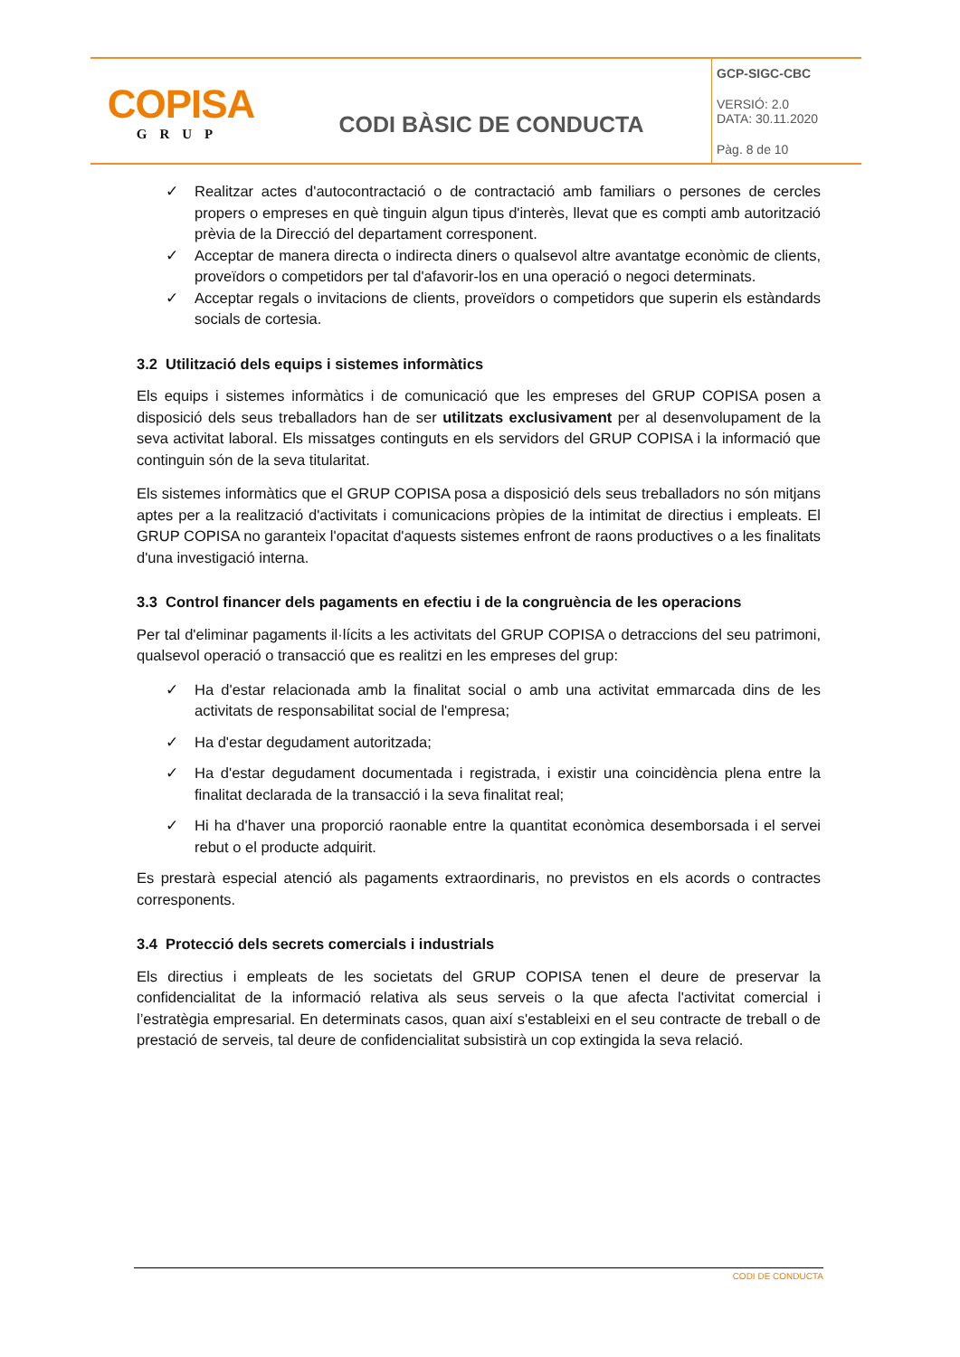COPISA
GRUP
CODI BÀSIC DE CONDUCTA
GCP-SIGC-CBC
VERSIÓ: 2.0
DATA: 30.11.2020
Pàg. 8 de 10
✓ Realitzar actes d'autocontractació o de contractació amb familiars o persones de cercles propers o empreses en què tinguin algun tipus d'interès, llevat que es compti amb autorització prèvia de la Direcció del departament corresponent.
✓ Acceptar de manera directa o indirecta diners o qualsevol altre avantatge econòmic de clients, proveïdors o competidors per tal d'afavorir-los en una operació o negoci determinats.
✓ Acceptar regals o invitacions de clients, proveïdors o competidors que superin els estàndards socials de cortesia.
3.2 Utilització dels equips i sistemes informàtics
Els equips i sistemes informàtics i de comunicació que les empreses del GRUP COPISA posen a disposició dels seus treballadors han de ser utilitzats exclusivament per al desenvolupament de la seva activitat laboral. Els missatges continguts en els servidors del GRUP COPISA i la informació que continguin són de la seva titularitat.
Els sistemes informàtics que el GRUP COPISA posa a disposició dels seus treballadors no són mitjans aptes per a la realització d'activitats i comunicacions pròpies de la intimitat de directius i empleats. El GRUP COPISA no garanteix l'opacitat d'aquests sistemes enfront de raons productives o a les finalitats d'una investigació interna.
3.3 Control financer dels pagaments en efectiu i de la congruència de les operacions
Per tal d'eliminar pagaments il·lícits a les activitats del GRUP COPISA o detraccions del seu patrimoni, qualsevol operació o transacció que es realitzi en les empreses del grup:
✓ Ha d'estar relacionada amb la finalitat social o amb una activitat emmarcada dins de les activitats de responsabilitat social de l'empresa;
✓ Ha d'estar degudament autoritzada;
✓ Ha d'estar degudament documentada i registrada, i existir una coincidència plena entre la finalitat declarada de la transacció i la seva finalitat real;
✓ Hi ha d'haver una proporció raonable entre la quantitat econòmica desemborsada i el servei rebut o el producte adquirit.
Es prestarà especial atenció als pagaments extraordinaris, no previstos en els acords o contractes corresponents.
3.4 Protecció dels secrets comercials i industrials
Els directius i empleats de les societats del GRUP COPISA tenen el deure de preservar la confidencialitat de la informació relativa als seus serveis o la que afecta l'activitat comercial i l’estratègia empresarial. En determinats casos, quan així s'estableixi en el seu contracte de treball o de prestació de serveis, tal deure de confidencialitat subsistirà un cop extingida la seva relació.
CODI DE CONDUCTA